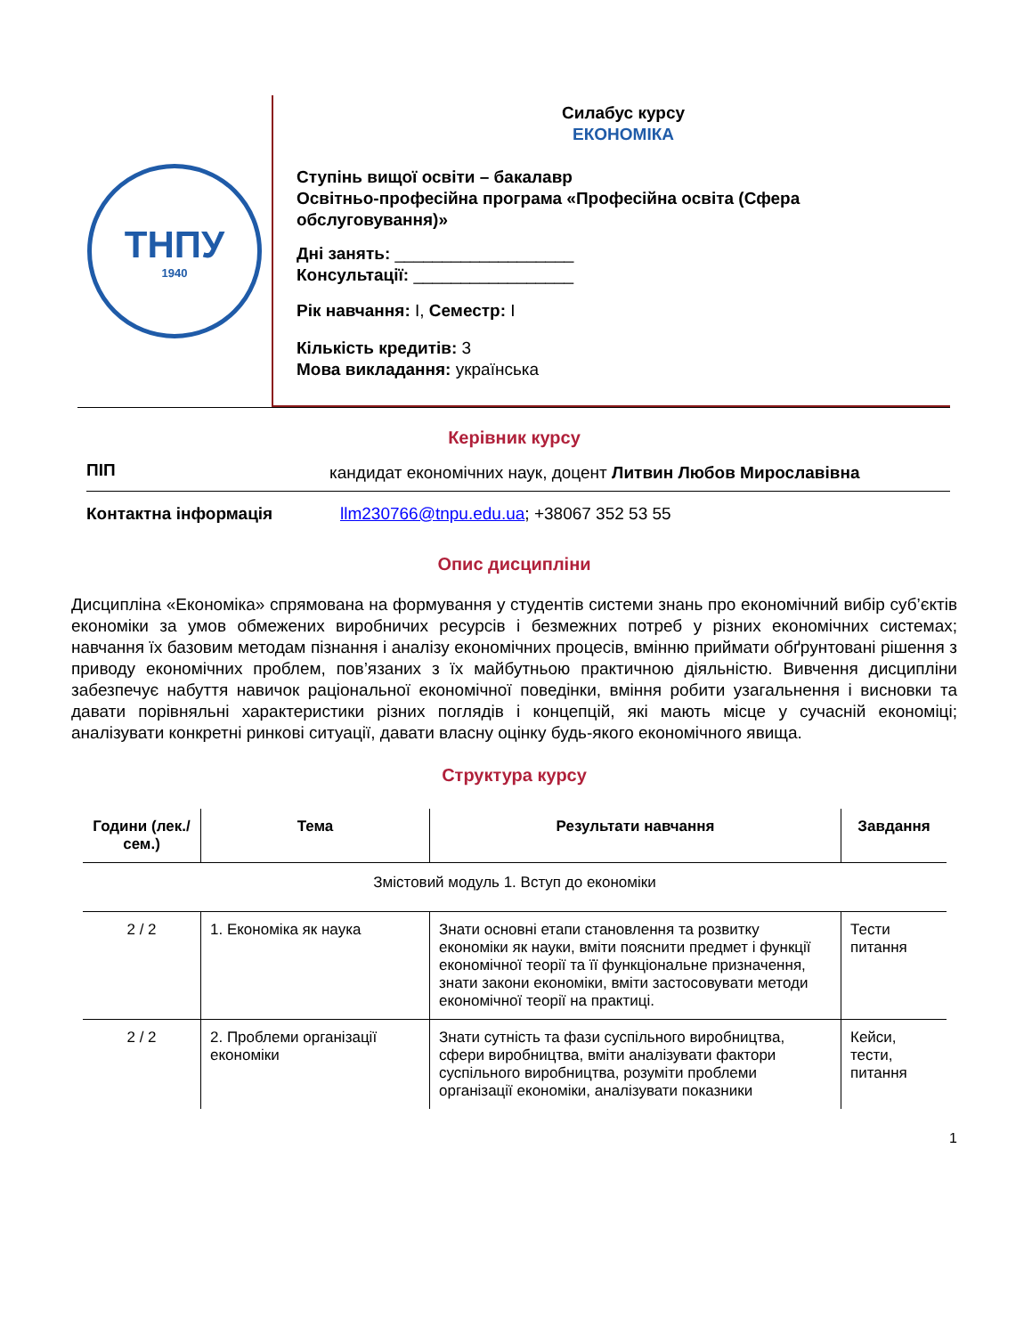ТНПУ
1940
Силабус курсу
ЕКОНОМІКА
Ступінь вищої освіти – бакалавр
Освітньо-професійна програма «Професійна освіта (Сфера обслуговування)»
Дні занять: ___________________
Консультації: _________________
Рік навчання: I, Семестр: I
Кількість кредитів: 3
Мова викладання: українська
Керівник курсу
| ПІП | кандидат економічних наук, доцент Литвин Любов Мирославівна |
| Контактна інформація | llm230766@tnpu.edu.ua ; +38067 352 53 55 |
Опис дисципліни
Дисципліна «Економіка» спрямована на формування у студентів системи знань про економічний вибір суб’єктів економіки за умов обмежених виробничих ресурсів і безмежних потреб у різних економічних системах; навчання їх базовим методам пізнання і аналізу економічних процесів, вмінню приймати обґрунтовані рішення з приводу економічних проблем, пов’язаних з їх майбутньою практичною діяльністю. Вивчення дисципліни забезпечує набуття навичок раціональної економічної поведінки, вміння робити узагальнення і висновки та давати порівняльні характеристики різних поглядів і концепцій, які мають місце у сучасній економіці; аналізувати конкретні ринкові ситуації, давати власну оцінку будь-якого економічного явища.
Структура курсу
| Години (лек./сем.) | Тема | Результати навчання | Завдання |
| --- | --- | --- | --- |
| Змістовий модуль 1. Вступ до економіки | | | |
| 2 / 2 | 1. Економіка як наука | Знати основні етапи становлення та розвитку економіки як науки, вміти пояснити предмет і функції економічної теорії та її функціональне призначення, знати закони економіки, вміти застосовувати методи економічної теорії на практиці. | Тести питання |
| 2 / 2 | 2. Проблеми організації економіки | Знати сутність та фази суспільного виробництва, сфери виробництва, вміти аналізувати фактори суспільного виробництва, розуміти проблеми організації економіки, аналізувати показники | Кейси, тести, питання |
1